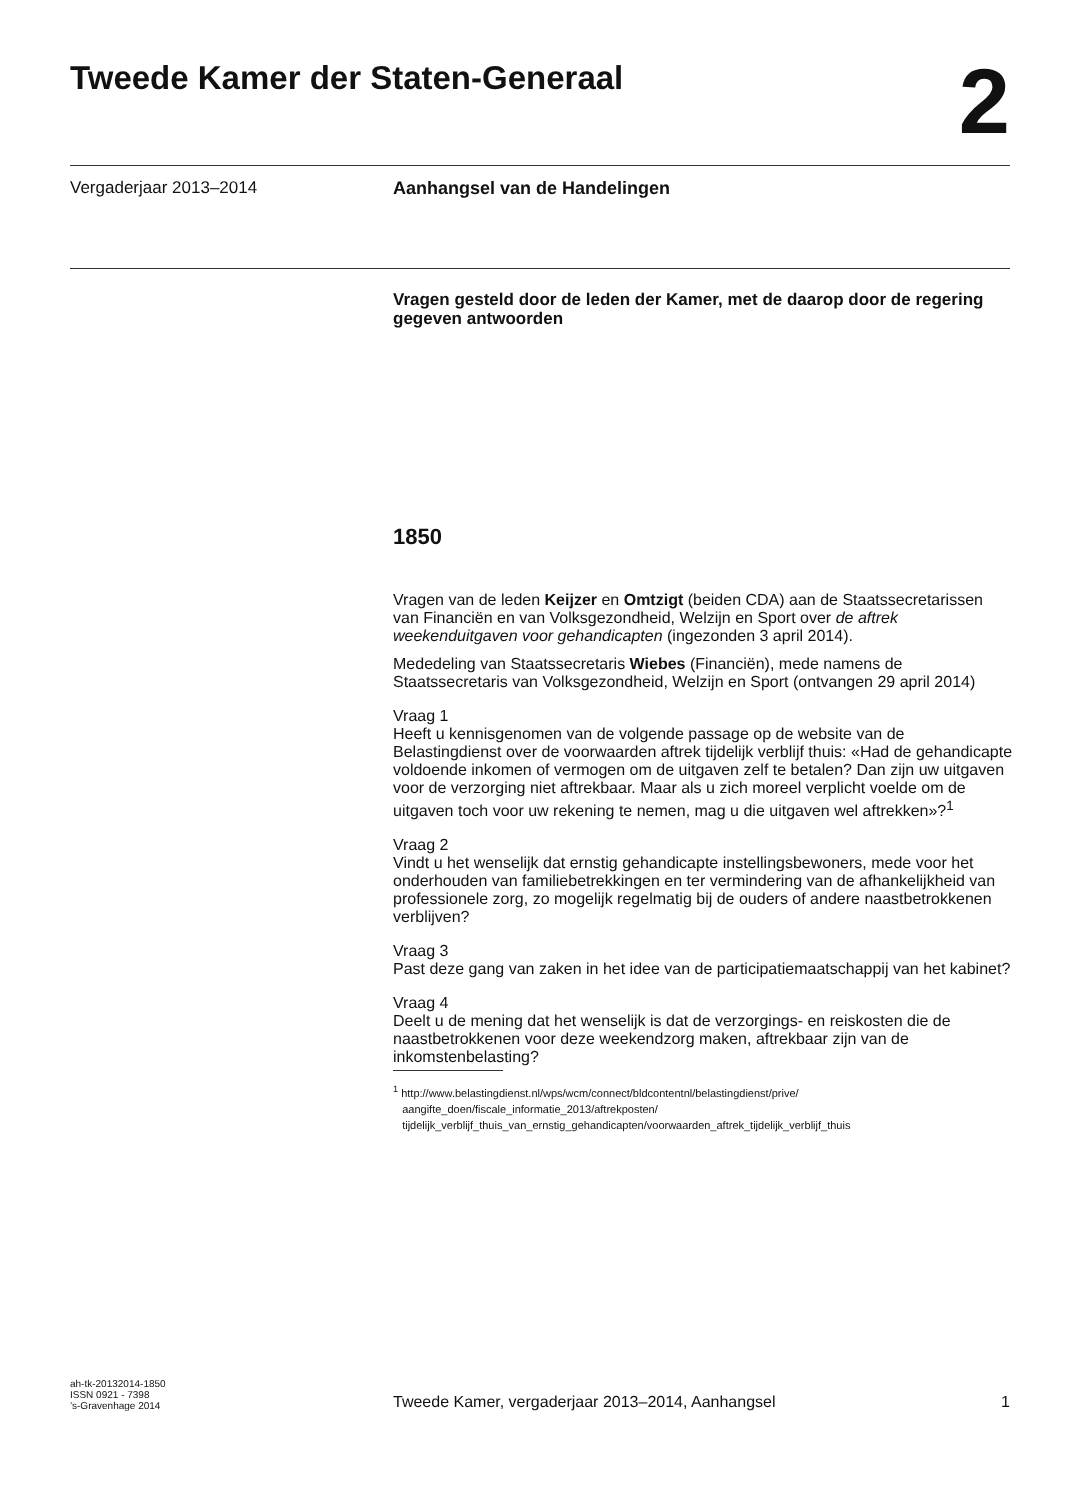Tweede Kamer der Staten-Generaal
2
Vergaderjaar 2013–2014 Aanhangsel van de Handelingen
Vragen gesteld door de leden der Kamer, met de daarop door de regering gegeven antwoorden
1850
Vragen van de leden Keijzer en Omtzigt (beiden CDA) aan de Staatssecretarissen van Financiën en van Volksgezondheid, Welzijn en Sport over de aftrek weekenduitgaven voor gehandicapten (ingezonden 3 april 2014).
Mededeling van Staatssecretaris Wiebes (Financiën), mede namens de Staatssecretaris van Volksgezondheid, Welzijn en Sport (ontvangen 29 april 2014)
Vraag 1
Heeft u kennisgenomen van de volgende passage op de website van de Belastingdienst over de voorwaarden aftrek tijdelijk verblijf thuis: «Had de gehandicapte voldoende inkomen of vermogen om de uitgaven zelf te betalen? Dan zijn uw uitgaven voor de verzorging niet aftrekbaar. Maar als u zich moreel verplicht voelde om de uitgaven toch voor uw rekening te nemen, mag u die uitgaven wel aftrekken»?<sup>1</sup>
Vraag 2
Vindt u het wenselijk dat ernstig gehandicapte instellingsbewoners, mede voor het onderhouden van familiebetrekkingen en ter vermindering van de afhankelijkheid van professionele zorg, zo mogelijk regelmatig bij de ouders of andere naastbetrokkenen verblijven?
Vraag 3
Past deze gang van zaken in het idee van de participatiemaatschappij van het kabinet?
Vraag 4
Deelt u de mening dat het wenselijk is dat de verzorgings- en reiskosten die de naastbetrokkenen voor deze weekendzorg maken, aftrekbaar zijn van de inkomstenbelasting?
<sup>1</sup> http://www.belastingdienst.nl/wps/wcm/connect/bldcontentnl/belastingdienst/prive/
aangifte_doen/fiscale_informatie_2013/aftrekposten/
tijdelijk_verblijf_thuis_van_ernstig_gehandicapten/voorwaarden_aftrek_tijdelijk_verblijf_thuis
ah-tk-20132014-1850
ISSN 0921 - 7398
’s-Gravenhage 2014
Tweede Kamer, vergaderjaar 2013–2014, Aanhangsel
1